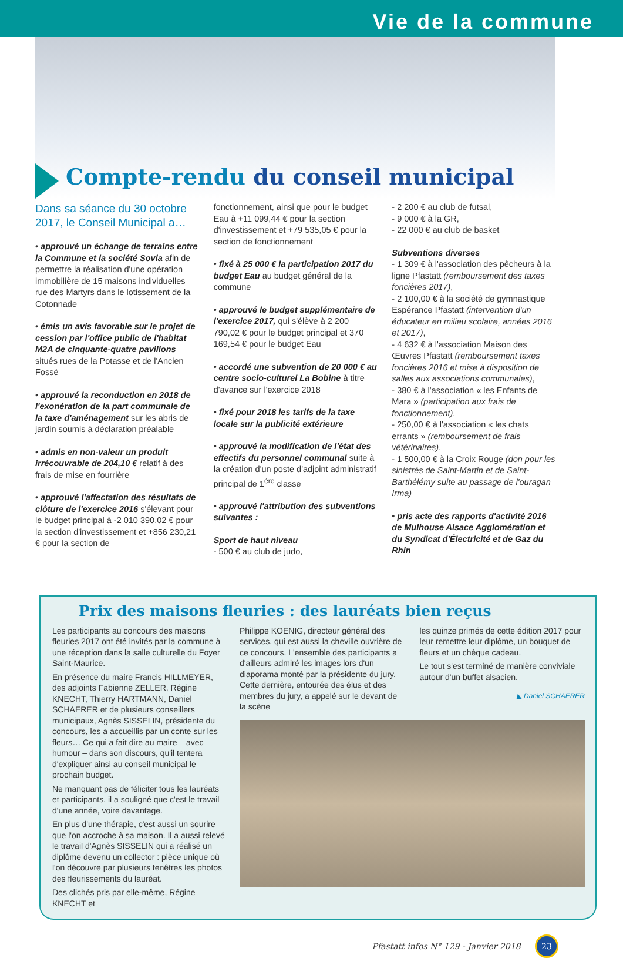Vie de la commune
Compte-rendu du conseil municipal
Dans sa séance du 30 octobre 2017, le Conseil Municipal a…
• approuvé un échange de terrains entre la Commune et la société Sovia afin de permettre la réalisation d'une opération immobilière de 15 maisons individuelles rue des Martyrs dans le lotissement de la Cotonnade
• émis un avis favorable sur le projet de cession par l'office public de l'habitat M2A de cinquante-quatre pavillons situés rues de la Potasse et de l'Ancien Fossé
• approuvé la reconduction en 2018 de l'exonération de la part communale de la taxe d'aménagement sur les abris de jardin soumis à déclaration préalable
• admis en non-valeur un produit irrécouvrable de 204,10 € relatif à des frais de mise en fourrière
• approuvé l'affectation des résultats de clôture de l'exercice 2016 s'élevant pour le budget principal à -2 010 390,02 € pour la section d'investissement et +856 230,21 € pour la section de
fonctionnement, ainsi que pour le budget Eau à +11 099,44 € pour la section d'investissement et +79 535,05 € pour la section de fonctionnement
• fixé à 25 000 € la participation 2017 du budget Eau au budget général de la commune
• approuvé le budget supplémentaire de l'exercice 2017, qui s'élève à 2 200 790,02 € pour le budget principal et 370 169,54 € pour le budget Eau
• accordé une subvention de 20 000 € au centre socio-culturel La Bobine à titre d'avance sur l'exercice 2018
• fixé pour 2018 les tarifs de la taxe locale sur la publicité extérieure
• approuvé la modification de l'état des effectifs du personnel communal suite à la création d'un poste d'adjoint administratif principal de 1<sup>ère</sup> classe
• approuvé l'attribution des subventions suivantes :
Sport de haut niveau
- 500 € au club de judo,
- 2 200 € au club de futsal,
- 9 000 € à la GR,
- 22 000 € au club de basket
Subventions diverses
- 1 309 € à l'association des pêcheurs à la ligne Pfastatt (remboursement des taxes foncières 2017),
- 2 100,00 € à la société de gymnastique Espérance Pfastatt (intervention d'un éducateur en milieu scolaire, années 2016 et 2017),
- 4 632 € à l'association Maison des Œuvres Pfastatt (remboursement taxes foncières 2016 et mise à disposition de salles aux associations communales),
- 380 € à l'association « les Enfants de Mara » (participation aux frais de fonctionnement),
- 250,00 € à l'association « les chats errants » (remboursement de frais vétérinaires),
- 1 500,00 € à la Croix Rouge (don pour les sinistrés de Saint-Martin et de Saint-Barthélémy suite au passage de l'ouragan Irma)
• pris acte des rapports d'activité 2016 de Mulhouse Alsace Agglomération et du Syndicat d'Électricité et de Gaz du Rhin
Prix des maisons fleuries : des lauréats bien reçus
Les participants au concours des maisons fleuries 2017 ont été invités par la commune à une réception dans la salle culturelle du Foyer Saint-Maurice.
En présence du maire Francis HILLMEYER, des adjoints Fabienne ZELLER, Régine KNECHT, Thierry HARTMANN, Daniel SCHAERER et de plusieurs conseillers municipaux, Agnès SISSELIN, présidente du concours, les a accueillis par un conte sur les fleurs… Ce qui a fait dire au maire – avec humour – dans son discours, qu'il tentera d'expliquer ainsi au conseil municipal le prochain budget.
Ne manquant pas de féliciter tous les lauréats et participants, il a souligné que c'est le travail d'une année, voire davantage.
En plus d'une thérapie, c'est aussi un sourire que l'on accroche à sa maison. Il a aussi relevé le travail d'Agnès SISSELIN qui a réalisé un diplôme devenu un collector : pièce unique où l'on découvre par plusieurs fenêtres les photos des fleurissements du lauréat.
Des clichés pris par elle-même, Régine KNECHT et
Philippe KOENIG, directeur général des services, qui est aussi la cheville ouvrière de ce concours. L'ensemble des participants a d'ailleurs admiré les images lors d'un diaporama monté par la présidente du jury. Cette dernière, entourée des élus et des membres du jury, a appelé sur le devant de la scène
les quinze primés de cette édition 2017 pour leur remettre leur diplôme, un bouquet de fleurs et un chèque cadeau.
Le tout s'est terminé de manière conviviale autour d'un buffet alsacien.
◣ Daniel SCHAERER
Pfastatt infos N° 129 - Janvier 2018 23